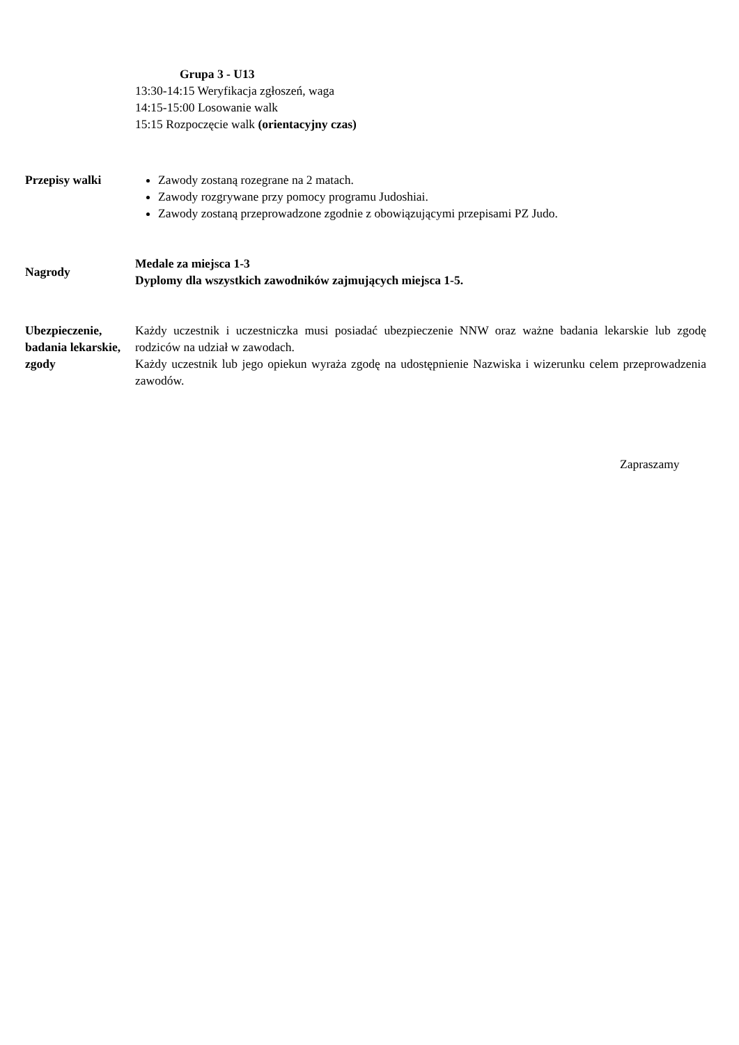Grupa 3 - U13
13:30-14:15 Weryfikacja zgłoszeń, waga
14:15-15:00 Losowanie walk
15:15 Rozpoczęcie walk (orientacyjny czas)
Przepisy walki Zawody zostaną rozegrane na 2 matach.
Zawody rozgrywane przy pomocy programu Judoshiai.
Zawody zostaną przeprowadzone zgodnie z obowiązującymi przepisami PZ Judo.
Nagrody
Medale za miejsca 1-3
Dyplomy dla wszystkich zawodników zajmujących miejsca 1-5.
Ubezpieczenie, badania lekarskie, zgody
Każdy uczestnik i uczestniczka musi posiadać ubezpieczenie NNW oraz ważne badania lekarskie lub zgodę rodziców na udział w zawodach.
Każdy uczestnik lub jego opiekun wyraża zgodę na udostępnienie Nazwiska i wizerunku celem przeprowadzenia zawodów.
Zapraszamy